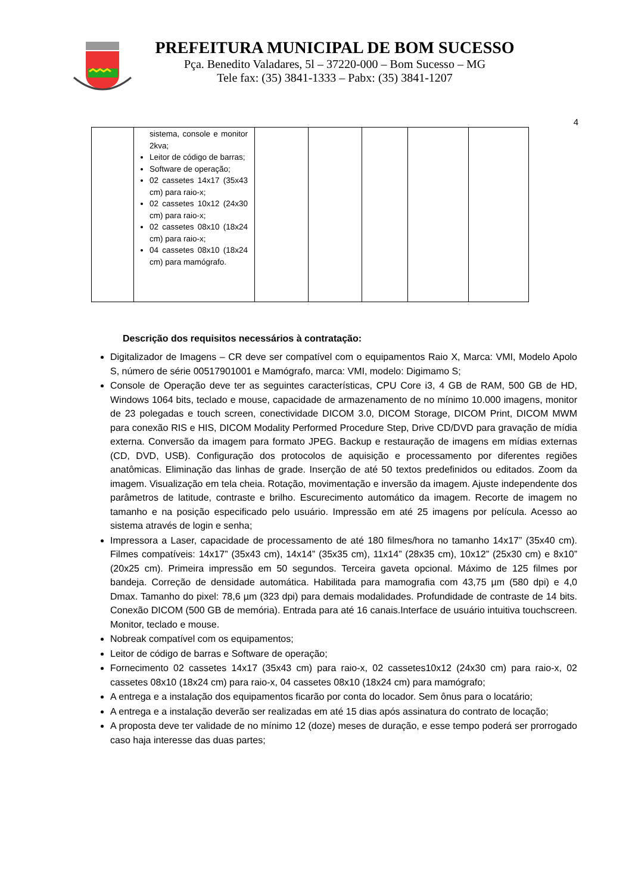PREFEITURA MUNICIPAL DE BOM SUCESSO
Pça. Benedito Valadares, 5l – 37220-000 – Bom Sucesso – MG
Tele fax: (35) 3841-1333 – Pabx: (35) 3841-1207
4
| | sistema, console e monitor 2kva; Leitor de código de barras; Software de operação; 02 cassetes 14x17 (35x43 cm) para raio-x; 02 cassetes 10x12 (24x30 cm) para raio-x; 02 cassetes 08x10 (18x24 cm) para raio-x; 04 cassetes 08x10 (18x24 cm) para mamógrafo. | | | | | |
Descrição dos requisitos necessários à contratação:
Digitalizador de Imagens – CR deve ser compatível com o equipamentos Raio X, Marca: VMI, Modelo Apolo S, número de série 00517901001 e Mamógrafo, marca: VMI, modelo: Digimamo S;
Console de Operação deve ter as seguintes características, CPU Core i3, 4 GB de RAM, 500 GB de HD, Windows 1064 bits, teclado e mouse, capacidade de armazenamento de no mínimo 10.000 imagens, monitor de 23 polegadas e touch screen, conectividade DICOM 3.0, DICOM Storage, DICOM Print, DICOM MWM para conexão RIS e HIS, DICOM Modality Performed Procedure Step, Drive CD/DVD para gravação de mídia externa. Conversão da imagem para formato JPEG. Backup e restauração de imagens em mídias externas (CD, DVD, USB). Configuração dos protocolos de aquisição e processamento por diferentes regiões anatômicas. Eliminação das linhas de grade. Inserção de até 50 textos predefinidos ou editados. Zoom da imagem. Visualização em tela cheia. Rotação, movimentação e inversão da imagem. Ajuste independente dos parâmetros de latitude, contraste e brilho. Escurecimento automático da imagem. Recorte de imagem no tamanho e na posição especificado pelo usuário. Impressão em até 25 imagens por película. Acesso ao sistema através de login e senha;
Impressora a Laser, capacidade de processamento de até 180 filmes/hora no tamanho 14x17” (35x40 cm). Filmes compatíveis: 14x17” (35x43 cm), 14x14” (35x35 cm), 11x14” (28x35 cm), 10x12” (25x30 cm) e 8x10” (20x25 cm). Primeira impressão em 50 segundos. Terceira gaveta opcional. Máximo de 125 filmes por bandeja. Correção de densidade automática. Habilitada para mamografia com 43,75 µm (580 dpi) e 4,0 Dmax. Tamanho do pixel: 78,6 µm (323 dpi) para demais modalidades. Profundidade de contraste de 14 bits. Conexão DICOM (500 GB de memória). Entrada para até 16 canais.Interface de usuário intuitiva touchscreen. Monitor, teclado e mouse.
Nobreak compatível com os equipamentos;
Leitor de código de barras e Software de operação;
Fornecimento 02 cassetes 14x17 (35x43 cm) para raio-x, 02 cassetes10x12 (24x30 cm) para raio-x, 02 cassetes 08x10 (18x24 cm) para raio-x, 04 cassetes 08x10 (18x24 cm) para mamógrafo;
A entrega e a instalação dos equipamentos ficarão por conta do locador. Sem ônus para o locatário;
A entrega e a instalação deverão ser realizadas em até 15 dias após assinatura do contrato de locação;
A proposta deve ter validade de no mínimo 12 (doze) meses de duração, e esse tempo poderá ser prorrogado caso haja interesse das duas partes;